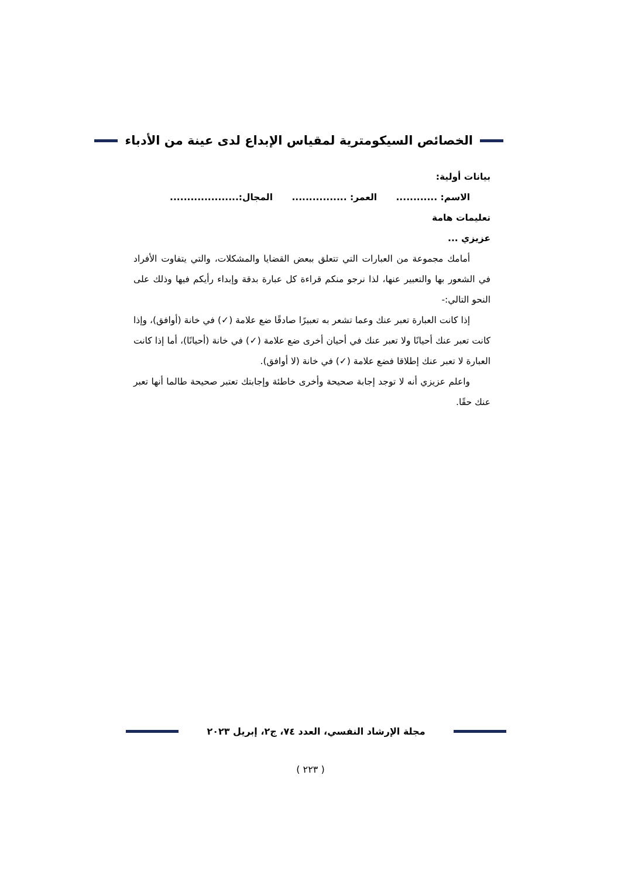الخصائص السيكومترية لمقياس الإبداع لدى عينة من الأدباء
بيانات أولية:
الاسم: ............ العمر: ................ المجال:....................
تعليمات هامة
عزيزي ...
أمامك مجموعة من العبارات التي تتعلق ببعض القضايا والمشكلات، والتي يتفاوت الأفراد في الشعور بها والتعبير عنها، لذا نرجو منكم قراءة كل عبارة بدقة وإبداء رأيكم فيها وذلك على النحو التالي:-
إذا كانت العبارة تعبر عنك وعما تشعر به تعبيرًا صادقًا ضع علامة (✓) في خانة (أوافق)، وإذا كانت تعبر عنك أحيانًا ولا تعبر عنك في أحيان أخرى ضع علامة (✓) في خانة (أحيانًا)، أما إذا كانت العبارة لا تعبر عنك إطلاقا فضع علامة (✓) في خانة (لا أوافق).
واعلم عزيزي أنه لا توجد إجابة صحيحة وأخرى خاطئة وإجابتك تعتبر صحيحة طالما أنها تعبر عنك حقًا.
مجلة الإرشاد النفسي، العدد ٧٤، ج٢، إبريل ٢٠٢٣
( ٢٢٣ )